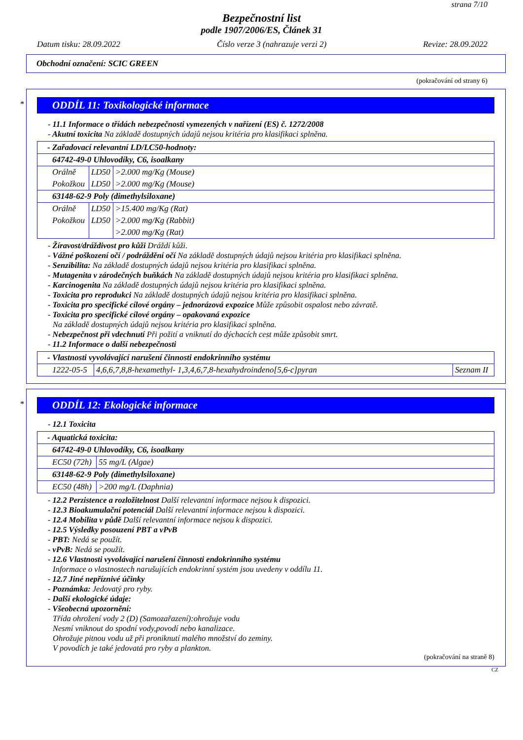strana 7/10
Bezpečnostní list
podle 1907/2006/ES, Článek 31
Datum tisku: 28.09.2022 Číslo verze 3 (nahrazuje verzi 2) Revize: 28.09.2022
Obchodní označení: SCIC GREEN
(pokračování od strany 6)
*
ODDÍL 11: Toxikologické informace
- 11.1 Informace o třídách nebezpečnosti vymezených v nařízení (ES) č. 1272/2008
- Akutní toxicita Na základě dostupných údajů nejsou kritéria pro klasifikaci splněna.
| - Zařadovací relevantní LD/LC50-hodnoty: | | |
| 64742-49-0 Uhlovodíky, C6, isoalkany | | |
| Orálně | LD50 | >2.000 mg/Kg (Mouse) |
| Pokožkou | LD50 | >2.000 mg/Kg (Mouse) |
| 63148-62-9 Poly (dimethylsiloxane) | | |
| Orálně | LD50 | >15.400 mg/Kg (Rat) |
| Pokožkou | LD50 | >2.000 mg/Kg (Rabbit) |
| | | >2.000 mg/Kg (Rat) |
- Žíravost/dráždivost pro kůži Dráždí kůži.
- Vážné poškození očí / podráždění očí Na základě dostupných údajů nejsou kritéria pro klasifikaci splněna.
- Senzibilita: Na základě dostupných údajů nejsou kritéria pro klasifikaci splněna.
- Mutagenita v zárodečných buňkách Na základě dostupných údajů nejsou kritéria pro klasifikaci splněna.
- Karcinogenita Na základě dostupných údajů nejsou kritéria pro klasifikaci splněna.
- Toxicita pro reprodukci Na základě dostupných údajů nejsou kritéria pro klasifikaci splněna.
- Toxicita pro specifické cílové orgány – jednorázová expozice Může způsobit ospalost nebo závratě.
- Toxicita pro specifické cílové orgány – opakovaná expozice
Na základě dostupných údajů nejsou kritéria pro klasifikaci splněna.
- Nebezpečnost při vdechnutí Při požití a vniknutí do dýchacích cest může způsobit smrt.
- 11.2 Informace o další nebezpečnosti
| - Vlastnosti vyvolávající narušení činnosti endokrinního systému | | |
| 1222-05-5 | 4,6,6,7,8,8-hexamethyl- 1,3,4,6,7,8-hexahydroindeno[5,6-c]pyran | Seznam II |
*
ODDÍL 12: Ekologické informace
- 12.1 Toxicita
| - Aquatická toxicita: | |
| 64742-49-0 Uhlovodíky, C6, isoalkany | |
| EC50 (72h) | 55 mg/L (Algae) |
| 63148-62-9 Poly (dimethylsiloxane) | |
| EC50 (48h) | >200 mg/L (Daphnia) |
- 12.2 Perzistence a rozložitelnost Další relevantní informace nejsou k dispozici.
- 12.3 Bioakumulační potenciál Další relevantní informace nejsou k dispozici.
- 12.4 Mobilita v půdě Další relevantní informace nejsou k dispozici.
- 12.5 Výsledky posouzení PBT a vPvB
- PBT: Nedá se použít.
- vPvB: Nedá se použít.
- 12.6 Vlastnosti vyvolávající narušení činnosti endokrinního systému
Informace o vlastnostech narušujících endokrinní systém jsou uvedeny v oddílu 11.
- 12.7 Jiné nepříznivé účinky
- Poznámka: Jedovatý pro ryby.
- Další ekologické údaje:
- Všeobecná upozornění:
Třída ohrožení vody 2 (D) (Samozařazení):ohrožuje vodu
Nesmí vniknout do spodní vody,povodí nebo kanalizace.
Ohrožuje pitnou vodu už při proniknutí malého množství do zeminy.
V povodích je také jedovatá pro ryby a plankton.
(pokračování na straně 8)
CZ